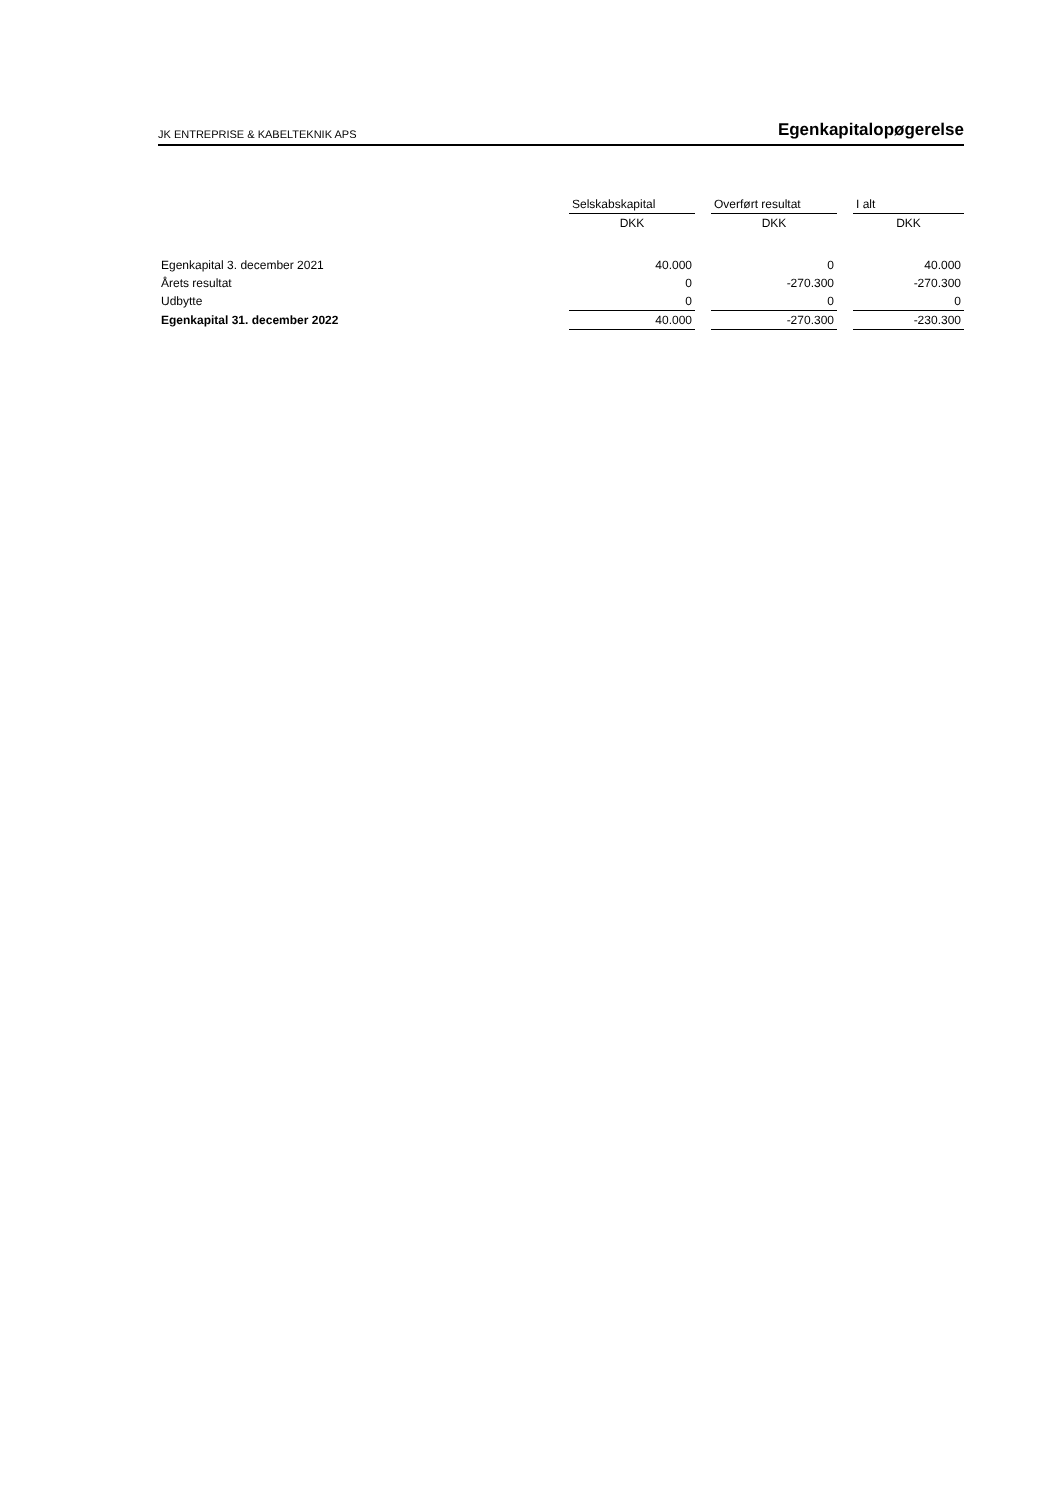JK ENTREPRISE & KABELTEKNIK APS Egenkapitalopøgerelse
| | Selskabskapital | | Overført resultat | | I alt |
| | DKK | | DKK | | DKK |
| Egenkapital 3. december 2021 | 40.000 | | 0 | | 40.000 |
| Årets resultat | 0 | | -270.300 | | -270.300 |
| Udbytte | 0 | | 0 | | 0 |
| Egenkapital 31. december 2022 | 40.000 | | -270.300 | | -230.300 |